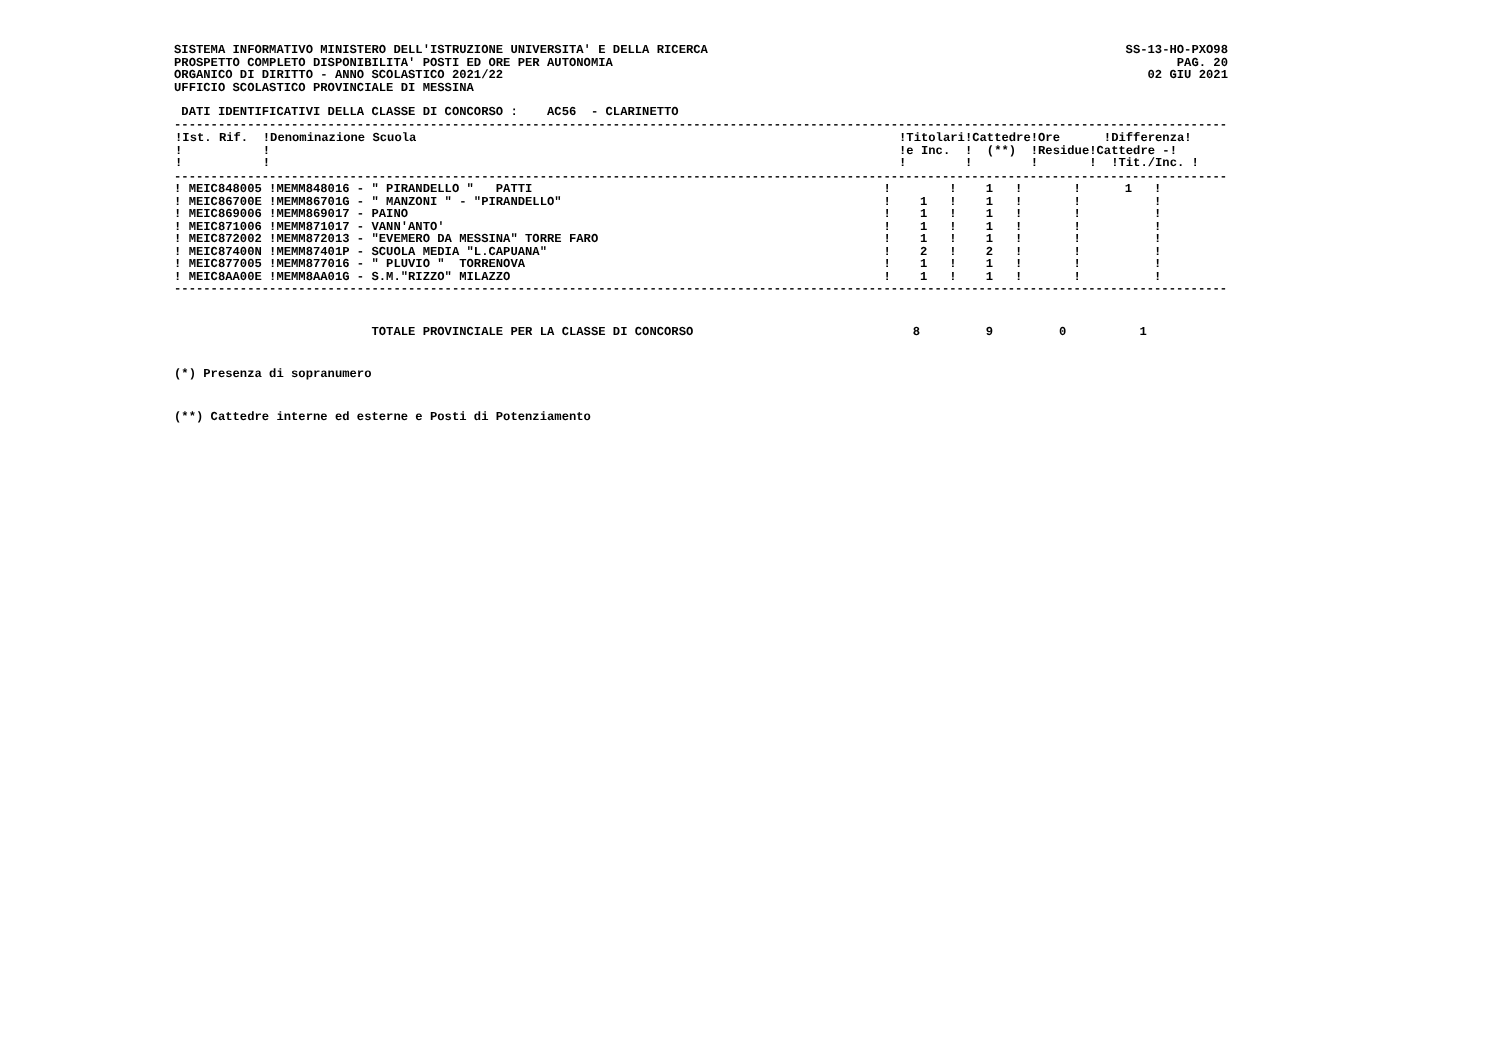SISTEMA INFORMATIVO MINISTERO DELL'ISTRUZIONE UNIVERSITA' E DELLA RICERCA
PROSPETTO COMPLETO DISPONIBILITA' POSTI ED ORE PER AUTONOMIA
ORGANICO DI DIRITTO - ANNO SCOLASTICO 2021/22
UFFICIO SCOLASTICO PROVINCIALE DI MESSINA
SS-13-HO-PXO98
PAG. 20
02 GIU 2021
 DATI IDENTIFICATIVI DELLA CLASSE DI CONCORSO :    AC56  - CLARINETTO
------------------------------------------------------------------------------------------------------------------------------------------------
| !Ist. Rif. !Denominazione Scuola !Titolari!Cattedre!Ore !Differenza! ! ! !e Inc. ! (**) !Residue!Cattedre -! ! ! ! ! ! ! !Tit./Inc. ! |
| --- |
------------------------------------------------------------------------------------------------------------------------------------------------
| ! MEIC848005 !MEMM848016 - " PIRANDELLO " PATTI ! ! 1 ! ! 1 ! |
| ! MEIC86700E !MEMM86701G - " MANZONI " - "PIRANDELLO" ! 1 ! 1 ! ! ! |
| ! MEIC869006 !MEMM869017 - PAINO ! 1 ! 1 ! ! ! |
| ! MEIC871006 !MEMM871017 - VANN'ANTO' ! 1 ! 1 ! ! ! |
| ! MEIC872002 !MEMM872013 - "EVEMERO DA MESSINA" TORRE FARO ! 1 ! 1 ! ! ! |
| ! MEIC87400N !MEMM87401P - SCUOLA MEDIA "L.CAPUANA" ! 2 ! 2 ! ! ! |
| ! MEIC877005 !MEMM877016 - " PLUVIO " TORRENOVA ! 1 ! 1 ! ! ! |
| ! MEIC8AA00E !MEMM8AA01G - S.M."RIZZO" MILAZZO ! 1 ! 1 ! ! ! |
------------------------------------------------------------------------------------------------------------------------------------------------
                           TOTALE PROVINCIALE PER LA CLASSE DI CONCORSO                              8         9         0          1
(*) Presenza di sopranumero
(**) Cattedre interne ed esterne e Posti di Potenziamento